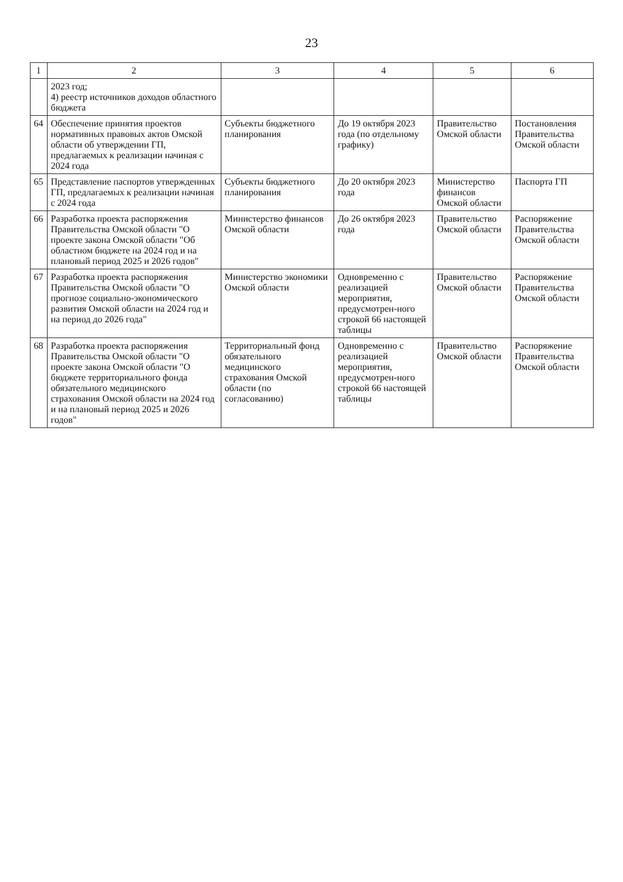23
| 1 | 2 | 3 | 4 | 5 | 6 |
| --- | --- | --- | --- | --- | --- |
| | 2023 год; 4) реестр источников доходов областного бюджета | | | | |
| 64 | Обеспечение принятия проектов нормативных правовых актов Омской области об утверждении ГП, предлагаемых к реализации начиная с 2024 года | Субъекты бюджетного планирования | До 19 октября 2023 года (по отдельному графику) | Правительство Омской области | Постановления Правительства Омской области |
| 65 | Представление паспортов утвержденных ГП, предлагаемых к реализации начиная с 2024 года | Субъекты бюджетного планирования | До 20 октября 2023 года | Министерство финансов Омской области | Паспорта ГП |
| 66 | Разработка проекта распоряжения Правительства Омской области "О проекте закона Омской области "Об областном бюджете на 2024 год и на плановый период 2025 и 2026 годов" | Министерство финансов Омской области | До 26 октября 2023 года | Правительство Омской области | Распоряжение Правительства Омской области |
| 67 | Разработка проекта распоряжения Правительства Омской области "О прогнозе социально-экономического развития Омской области на 2024 год и на период до 2026 года" | Министерство экономики Омской области | Одновременно с реализацией мероприятия, предусмотрен-ного строкой 66 настоящей таблицы | Правительство Омской области | Распоряжение Правительства Омской области |
| 68 | Разработка проекта распоряжения Правительства Омской области "О проекте закона Омской области "О бюджете территориального фонда обязательного медицинского страхования Омской области на 2024 год и на плановый период 2025 и 2026 годов" | Территориальный фонд обязательного медицинского страхования Омской области (по согласованию) | Одновременно с реализацией мероприятия, предусмотрен-ного строкой 66 настоящей таблицы | Правительство Омской области | Распоряжение Правительства Омской области |